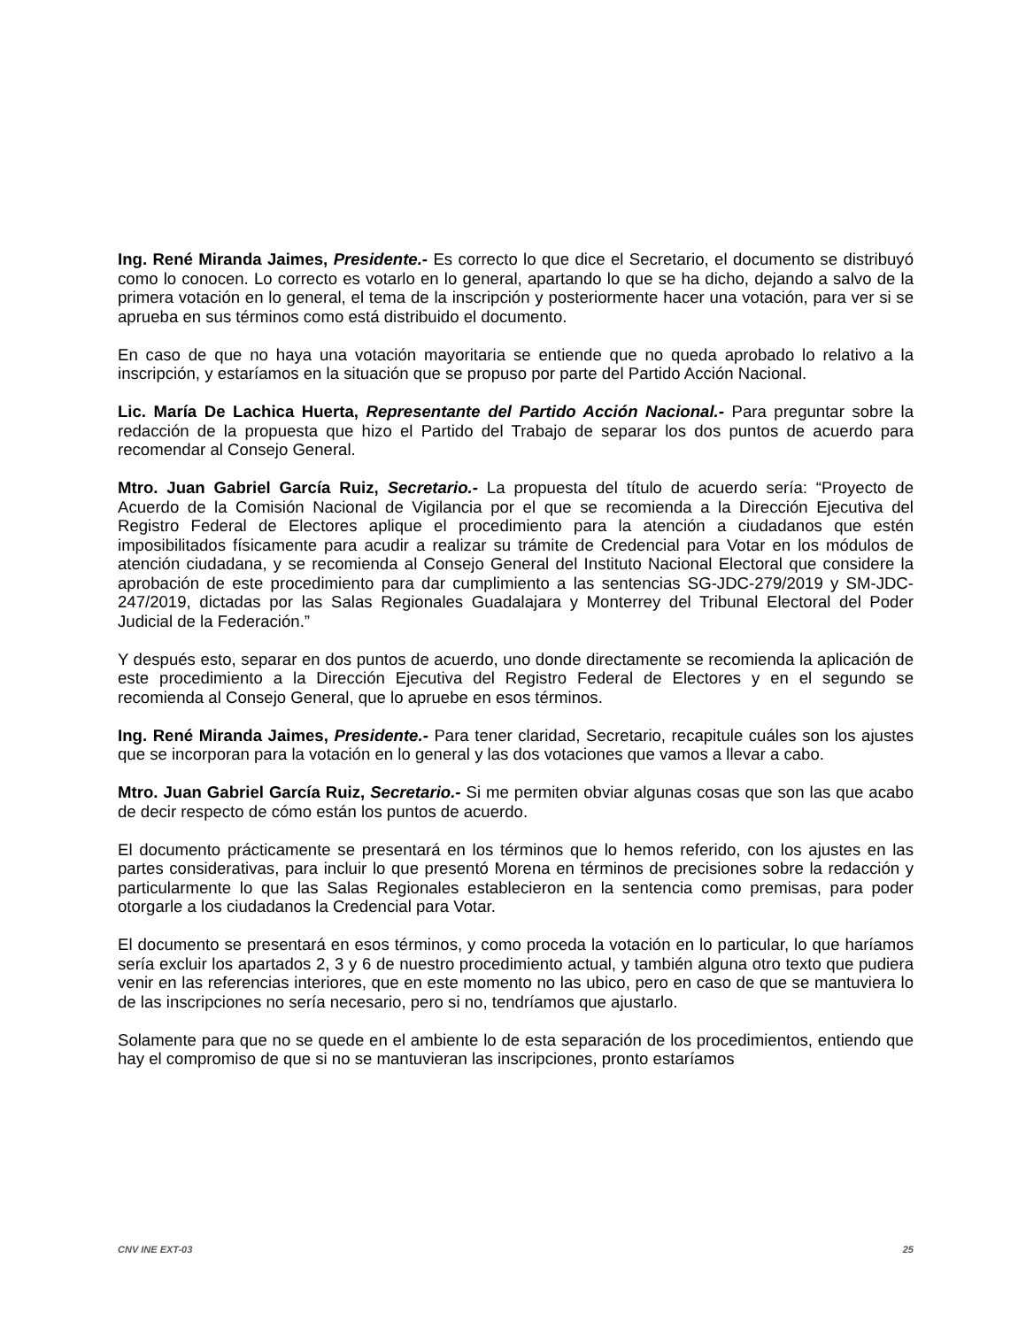Ing. René Miranda Jaimes, Presidente.- Es correcto lo que dice el Secretario, el documento se distribuyó como lo conocen. Lo correcto es votarlo en lo general, apartando lo que se ha dicho, dejando a salvo de la primera votación en lo general, el tema de la inscripción y posteriormente hacer una votación, para ver si se aprueba en sus términos como está distribuido el documento.
En caso de que no haya una votación mayoritaria se entiende que no queda aprobado lo relativo a la inscripción, y estaríamos en la situación que se propuso por parte del Partido Acción Nacional.
Lic. María De Lachica Huerta, Representante del Partido Acción Nacional.- Para preguntar sobre la redacción de la propuesta que hizo el Partido del Trabajo de separar los dos puntos de acuerdo para recomendar al Consejo General.
Mtro. Juan Gabriel García Ruiz, Secretario.- La propuesta del título de acuerdo sería: “Proyecto de Acuerdo de la Comisión Nacional de Vigilancia por el que se recomienda a la Dirección Ejecutiva del Registro Federal de Electores aplique el procedimiento para la atención a ciudadanos que estén imposibilitados físicamente para acudir a realizar su trámite de Credencial para Votar en los módulos de atención ciudadana, y se recomienda al Consejo General del Instituto Nacional Electoral que considere la aprobación de este procedimiento para dar cumplimiento a las sentencias SG-JDC-279/2019 y SM-JDC-247/2019, dictadas por las Salas Regionales Guadalajara y Monterrey del Tribunal Electoral del Poder Judicial de la Federación.”
Y después esto, separar en dos puntos de acuerdo, uno donde directamente se recomienda la aplicación de este procedimiento a la Dirección Ejecutiva del Registro Federal de Electores y en el segundo se recomienda al Consejo General, que lo apruebe en esos términos.
Ing. René Miranda Jaimes, Presidente.- Para tener claridad, Secretario, recapitule cuáles son los ajustes que se incorporan para la votación en lo general y las dos votaciones que vamos a llevar a cabo.
Mtro. Juan Gabriel García Ruiz, Secretario.- Si me permiten obviar algunas cosas que son las que acabo de decir respecto de cómo están los puntos de acuerdo.
El documento prácticamente se presentará en los términos que lo hemos referido, con los ajustes en las partes considerativas, para incluir lo que presentó Morena en términos de precisiones sobre la redacción y particularmente lo que las Salas Regionales establecieron en la sentencia como premisas, para poder otorgarle a los ciudadanos la Credencial para Votar.
El documento se presentará en esos términos, y como proceda la votación en lo particular, lo que haríamos sería excluir los apartados 2, 3 y 6 de nuestro procedimiento actual, y también alguna otro texto que pudiera venir en las referencias interiores, que en este momento no las ubico, pero en caso de que se mantuviera lo de las inscripciones no sería necesario, pero si no, tendríamos que ajustarlo.
Solamente para que no se quede en el ambiente lo de esta separación de los procedimientos, entiendo que hay el compromiso de que si no se mantuvieran las inscripciones, pronto estaríamos
CNV INE EXT-03 25